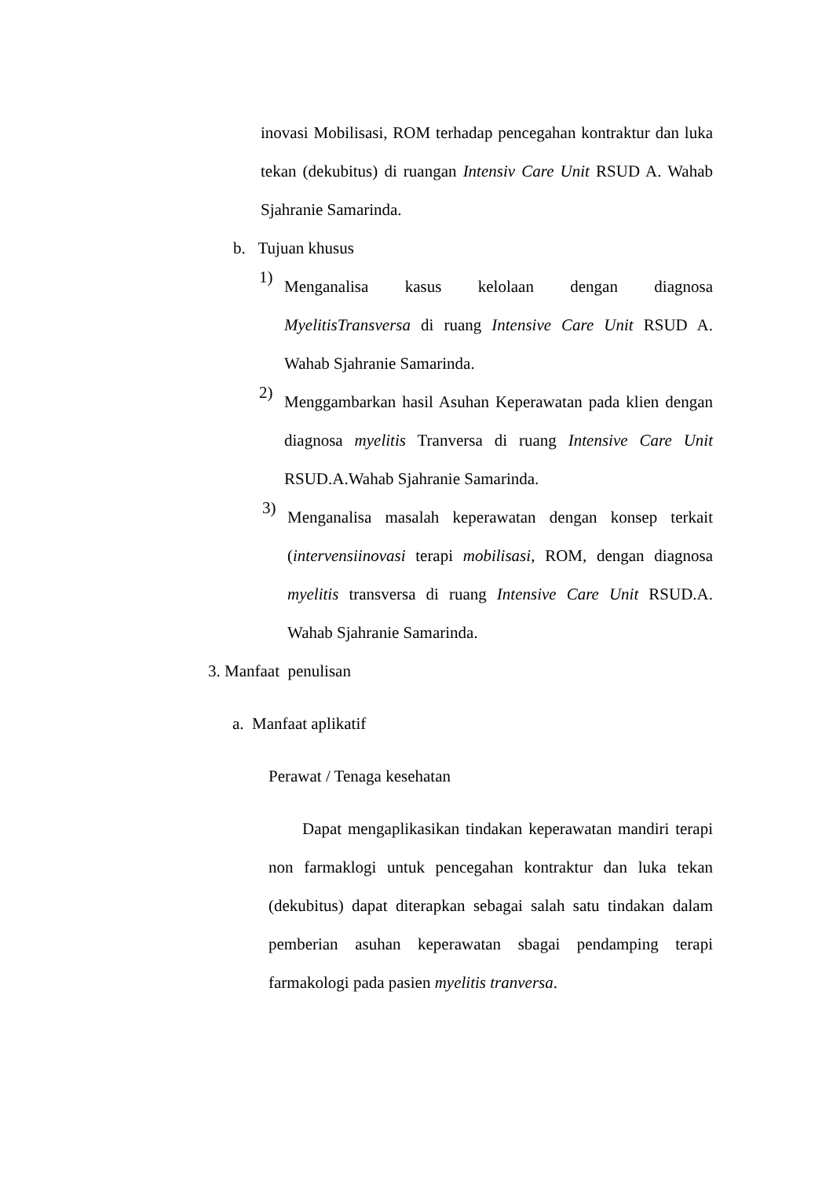inovasi Mobilisasi, ROM terhadap pencegahan kontraktur dan luka tekan (dekubitus) di ruangan Intensiv Care Unit RSUD A. Wahab Sjahranie Samarinda.
b. Tujuan khusus
1)
Menganalisa kasus kelolaan dengan diagnosa MyelitisTransversa di ruang Intensive Care Unit RSUD A. Wahab Sjahranie Samarinda.
2)
Menggambarkan hasil Asuhan Keperawatan pada klien dengan diagnosa myelitis Tranversa di ruang Intensive Care Unit RSUD.A.Wahab Sjahranie Samarinda.
3)
Menganalisa masalah keperawatan dengan konsep terkait (intervensiinovasi terapi mobilisasi, ROM, dengan diagnosa myelitis transversa di ruang Intensive Care Unit RSUD.A. Wahab Sjahranie Samarinda.
3. Manfaat penulisan
a. Manfaat aplikatif
Perawat / Tenaga kesehatan
Dapat mengaplikasikan tindakan keperawatan mandiri terapi non farmaklogi untuk pencegahan kontraktur dan luka tekan (dekubitus) dapat diterapkan sebagai salah satu tindakan dalam pemberian asuhan keperawatan sbagai pendamping terapi farmakologi pada pasien myelitis tranversa.